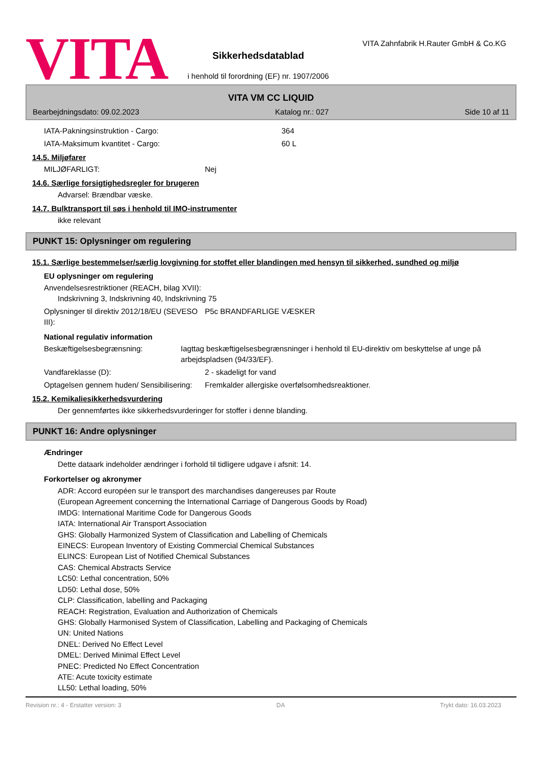VITA
Sikkerhedsdatablad
i henhold til forordning (EF) nr. 1907/2006
VITA Zahnfabrik H.Rauter GmbH & Co.KG
VITA VM CC LIQUID
Bearbejdningsdato: 09.02.2023 Katalog nr.: 027 Side 10 af 11
IATA-Pakningsinstruktion - Cargo: 364
IATA-Maksimum kvantitet - Cargo: 60 L
14.5. Miljøfarer
MILJØFARLIGT: Nej
14.6. Særlige forsigtighedsregler for brugeren
Advarsel: Brændbar væske.
14.7. Bulktransport til søs i henhold til IMO-instrumenter
ikke relevant
PUNKT 15: Oplysninger om regulering
15.1. Særlige bestemmelser/særlig lovgivning for stoffet eller blandingen med hensyn til sikkerhed, sundhed og miljø
EU oplysninger om regulering
Anvendelsesrestriktioner (REACH, bilag XVII):
Indskrivning 3, Indskrivning 40, Indskrivning 75
Oplysninger til direktiv 2012/18/EU (SEVESO III): P5c BRANDFARLIGE VÆSKER
National regulativ information
Beskæftigelsesbegrænsning: Iagttag beskæftigelsesbegrænsninger i henhold til EU-direktiv om beskyttelse af unge på arbejdspladsen (94/33/EF).
Vandfareklasse (D): 2 - skadeligt for vand
Optagelsen gennem huden/ Sensibilisering: Fremkalder allergiske overfølsomhedsreaktioner.
15.2. Kemikaliesikkerhedsvurdering
Der gennemførtes ikke sikkerhedsvurderinger for stoffer i denne blanding.
PUNKT 16: Andre oplysninger
Ændringer
Dette dataark indeholder ændringer i forhold til tidligere udgave i afsnit: 14.
Forkortelser og akronymer
ADR: Accord européen sur le transport des marchandises dangereuses par Route
(European Agreement concerning the International Carriage of Dangerous Goods by Road)
IMDG: International Maritime Code for Dangerous Goods
IATA: International Air Transport Association
GHS: Globally Harmonized System of Classification and Labelling of Chemicals
EINECS: European Inventory of Existing Commercial Chemical Substances
ELINCS: European List of Notified Chemical Substances
CAS: Chemical Abstracts Service
LC50: Lethal concentration, 50%
LD50: Lethal dose, 50%
CLP: Classification, labelling and Packaging
REACH: Registration, Evaluation and Authorization of Chemicals
GHS: Globally Harmonised System of Classification, Labelling and Packaging of Chemicals
UN: United Nations
DNEL: Derived No Effect Level
DMEL: Derived Minimal Effect Level
PNEC: Predicted No Effect Concentration
ATE: Acute toxicity estimate
LL50: Lethal loading, 50%
Revision nr.: 4 - Erstatter version: 3 DA Trykt dato: 16.03.2023